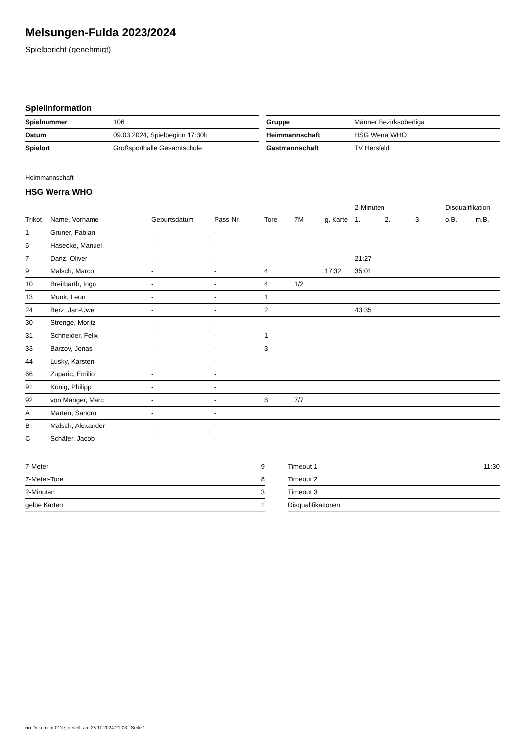Melsungen-Fulda 2023/2024
Spielbericht (genehmigt)
Spielinformation
| Spielnummer | 106 |
| Datum | 09.03.2024, Spielbeginn 17:30h |
| Spielort | Großsporthalle Gesamtschule |
| Gruppe | Männer Bezirksoberliga |
| Heimmannschaft | HSG Werra WHO |
| Gastmannschaft | TV Hersfeld |
Heimmannschaft
HSG Werra WHO
| | | | | | | | 2-Minuten | | | Disqualifikation | |
| --- | --- | --- | --- | --- | --- | --- | --- | --- | --- | --- | --- |
| Trikot | Name, Vorname | Geburtsdatum | Pass-Nr | Tore | 7M | g. Karte | 1. | 2. | 3. | o.B. | m.B. |
| 1 | Gruner, Fabian | - | - | | | | | | | | |
| 5 | Hasecke, Manuel | - | - | | | | | | | | |
| 7 | Danz, Oliver | - | - | | | | 21:27 | | | | |
| 9 | Malsch, Marco | - | - | 4 | | 17:32 | 35:01 | | | | |
| 10 | Breitbarth, Ingo | - | - | 4 | 1/2 | | | | | | |
| 13 | Munk, Leon | - | - | 1 | | | | | | | |
| 24 | Berz, Jan-Uwe | - | - | 2 | | | 43:35 | | | | |
| 30 | Strenge, Moritz | - | - | | | | | | | | |
| 31 | Schneider, Felix | - | - | 1 | | | | | | | |
| 33 | Barzov, Jonas | - | - | 3 | | | | | | | |
| 44 | Lusky, Karsten | - | - | | | | | | | | |
| 66 | Zuparic, Emilio | - | - | | | | | | | | |
| 91 | König, Philipp | - | - | | | | | | | | |
| 92 | von Manger, Marc | - | - | 8 | 7/7 | | | | | | |
| A | Marten, Sandro | - | - | | | | | | | | |
| B | Malsch, Alexander | - | - | | | | | | | | |
| C | Schäfer, Jacob | - | - | | | | | | | | |
| 7-Meter | 9 |
| 7-Meter-Tore | 8 |
| 2-Minuten | 3 |
| gelbe Karten | 1 |
| Timeout 1 | 11:30 |
| Timeout 2 | |
| Timeout 3 | |
| Disqualifikationen | |
nu.Dokument 011e, erstellt am 25.11.2024 21:03 | Seite 1